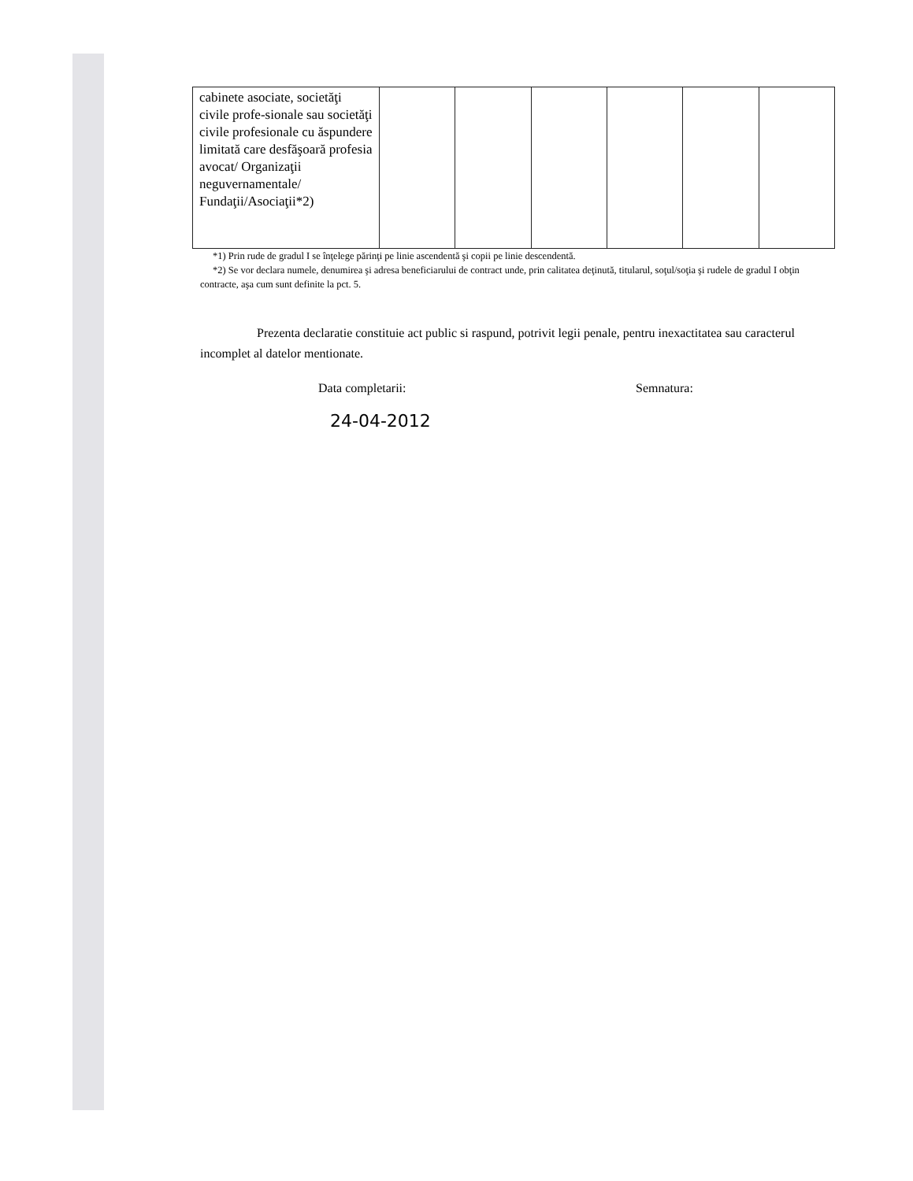| cabinete asociate, societăţi civile profe-sionale sau societăţi civile profesionale cu ăspundere limitată care desfăşoară profesia avocat/ Organizaţii neguvernamentale/ Fundaţii/Asociaţii*2) | | | | | | |
*1) Prin rude de gradul I se înţelege părinţi pe linie ascendentă şi copii pe linie descendentă.
*2) Se vor declara numele, denumirea şi adresa beneficiarului de contract unde, prin calitatea deţinută, titularul, soţul/soţia şi rudele de gradul I obţin contracte, aşa cum sunt definite la pct. 5.
Prezenta declaratie constituie act public si raspund, potrivit legii penale, pentru inexactitatea sau caracterul incomplet al datelor mentionate.
Data completarii: Semnatura:
24-04-2012